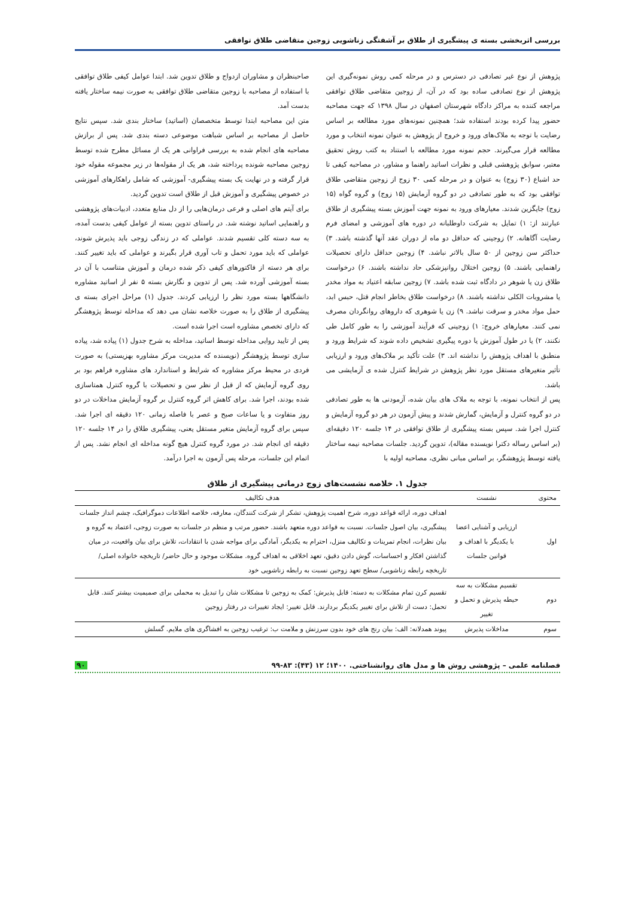بررسی اثربخشی بسته ی پیشگیری از طلاق بر آشفتگی زناشویی زوجین متقاضی طلاق توافقی
پژوهش از نوع غیر تصادفی در دسترس و در مرحله کمی روش نمونه‌گیری این پژوهش از نوع تصادفی ساده بود که در آن، از زوجین متقاضی طلاق توافقی مراجعه کننده به مراکز دادگاه شهرستان اصفهان در سال ۱۳۹۸ که جهت مصاحبه حضور پیدا کرده بودند استفاده شد؛ همچنین نمونه‌های مورد مطالعه بر اساس رضایت با توجه به ملاک‌های ورود و خروج از پژوهش به عنوان نمونه انتخاب و مورد مطالعه قرار می‌گیرند. حجم نمونه مورد مطالعه با استناد به کتب روش تحقیق معتبر، سوابق پژوهشی قبلی و نظرات اساتید راهنما و مشاور، در مصاحبه کیفی تا حد اشباع (۳۰ زوج) به عنوان و در مرحله کمی ۳۰ زوج از زوجین متقاضی طلاق توافقی بود که به طور تصادفی در دو گروه آزمایش (۱۵ زوج) و گروه گواه (۱۵ زوج) جایگزین شدند. معیارهای ورود به نمونه جهت آموزش بسته پیشگیری از طلاق عبارتند از: ۱) تمایل به شرکت داوطلبانه در دوره های آموزشی و امضای فرم رضایت آگاهانه. ۲) زوجینی که حداقل دو ماه از دوران عقد آنها گذشته باشد. ۳) حداکثر سن زوجین از ۵۰ سال بالاتر نباشد. ۴) زوجین حداقل دارای تحصیلات راهنمایی باشند. ۵) زوجین اختلال روانپزشکی حاد نداشته باشند. ۶) درخواست طلاق زن یا شوهر در دادگاه ثبت شده باشد. ۷) زوجین سابقه اعتیاد به مواد مخدر یا مشروبات الکلی نداشته باشند. ۸) درخواست طلاق بخاطر انجام قتل، حبس ابد، حمل مواد مخدر و سرقت نباشد. ۹) زن یا شوهری که داروهای روانگردان مصرف نمی کنند. معیارهای خروج: ۱) زوجینی که فرآیند آموزشی را به طور کامل طی نکنند، ۲) یا در طول آموزش یا دوره پیگیری تشخیص داده شوند که شرایط ورود و منطبق با اهداف پژوهش را نداشته اند. ۳) علت تأکید بر ملاک‌های ورود و ارزیابی تأثیر متغیرهای مستقل مورد نظر پژوهش در شرایط کنترل شده ی آزمایشی می باشد.
پس از انتخاب نمونه، با توجه به ملاک های بیان شده، آزمودنی ها به طور تصادفی در دو گروه کنترل و آزمایش، گمارش شدند و پیش آزمون در هر دو گروه آزمایش و کنترل اجرا شد. سپس بسته پیشگیری از طلاق توافقی در ۱۴ جلسه ۱۲۰ دقیقه‌ای (بر اساس رساله دکترا نویسنده مقاله)، تدوین گردید. جلسات مصاحبه نیمه ساختار یافته توسط پژوهشگر، بر اساس مبانی نظری، مصاحبه اولیه با
صاحبنظران و مشاوران ازدواج و طلاق تدوین شد. ابتدا عوامل کیفی طلاق توافقی با استفاده از مصاحبه با زوجین متقاضی طلاق توافقی به صورت نیمه ساختار یافته بدست آمد.
متن این مصاحبه ابتدا توسط متخصصان (اساتید) ساختار بندی شد. سپس نتایج حاصل از مصاحبه بر اساس شباهت موضوعی دسته بندی شد. پس از برازش مصاحبه های انجام شده به بررسی فراوانی هر یک از مسائل مطرح شده توسط زوجین مصاحبه شونده پرداخته شد، هر یک از مقوله‌ها در زیر مجموعه مقوله خود قرار گرفته و در نهایت یک بسته پیشگیری- آموزشی که شامل راهکارهای آموزشی در خصوص پیشگیری و آموزش قبل از طلاق است تدوین گردید.
برای آیتم های اصلی و فرعی درمان‌هایی را از دل منابع متعدد، ادبیات‌های پژوهشی و راهنمایی اساتید نوشته شد. در راستای تدوین بسته از عوامل کیفی بدست آمده، به سه دسته کلی تقسیم شدند. عواملی که در زندگی زوجی باید پذیرش شوند، عواملی که باید مورد تحمل و تاب آوری قرار بگیرند و عواملی که باید تغییر کنند. برای هر دسته از فاکتورهای کیفی ذکر شده درمان و آموزش متناسب با آن در بسته آموزشی آورده شد. پس از تدوین و نگارش بسته ۵ نفر از اساتید مشاوره دانشگاهها بسته مورد نظر را ارزیابی کردند. جدول (۱) مراحل اجرای بسته ی پیشگیری از طلاق را به صورت خلاصه نشان می دهد که مداخله توسط پژوهشگر که دارای تخصص مشاوره است اجرا شده است.
پس از تایید روایی مداخله توسط اساتید، مداخله به شرح جدول (۱) پیاده شد، پیاده سازی توسط پژوهشگر (نویسنده که مدیریت مرکز مشاوره بهزیستی) به صورت فردی در محیط مرکز مشاوره که شرایط و استاندارد های مشاوره فراهم بود بر روی گروه آزمایش که از قبل از نظر سن و تحصیلات با گروه کنترل همتاسازی شده بودند، اجرا شد. برای کاهش اثر گروه کنترل بر گروه آزمایش مداخلات در دو روز متفاوت و یا ساعات صبح و عصر با فاصله زمانی ۱۲۰ دقیقه ای اجرا شد. سپس برای گروه آزمایش متغیر مستقل یعنی، پیشگیری طلاق را در ۱۴ جلسه ۱۲۰ دقیقه ای انجام شد. در مورد گروه کنترل هیچ گونه مداخله ای انجام نشد. پس از اتمام این جلسات، مرحله پس آزمون به اجرا درآمد.
جدول ۱. خلاصه نشست‌های زوج درمانی پیشگیری از طلاق
| محتوی | نشست | هدف تکالیف |
| --- | --- | --- |
| اول | ارزیابی و آشنایی اعضا با یکدیگر با اهداف و قوانین جلسات | اهداف دوره، ارائه قواعد دوره، شرح اهمیت پژوهش، تشکر از شرکت کنندگان، معارفه، خلاصه اطلاعات دموگرافیک، چشم انداز جلسات پیشگیری، بیان اصول جلسات. نسبت به قواعد دوره متعهد باشند. حضور مرتب و منظم در جلسات به صورت زوجی، اعتماد به گروه و بیان نظرات، انجام تمرینات و تکالیف منزل، احترام به یکدیگر، آمادگی برای مواجه شدن با انتقادات، تلاش برای بیان واقعیت، در میان گذاشتن افکار و احساسات، گوش دادن دقیق، تعهد اخلاقی به اهداف گروه. مشکلات موجود و حال حاضر/ تاریخچه خانواده اصلی/تاریخچه رابطه زناشویی/ سطح تعهد زوجین نسبت به رابطه زناشویی خود |
| دوم | تقسیم مشکلات به سه حیطه پذیرش و تحمل و تغییر | تقسیم کرن تمام مشکلات به دسته: قابل پذیرش: کمک به زوجین تا مشکلات شان را تبدیل به محملی برای صمیمیت بیشتر کنند. قابل تحمل: دست از تلاش برای تغییر یکدیگر بردارند. قابل تغییر: ایجاد تغییرات در رفتار زوجین |
| سوم | مداخلات پذیرش | پیوند همدلانه: الف: بیان رنج های خود بدون سرزنش و ملامت ب: ترغیب زوجین به افشاگری های ملایم. گسلش |
فصلنامه علمی – پژوهشی روش ها و مدل های روانشناختی. ۱۴۰۰؛ ۱۲ (۴۳): ۸۳-۹۹ ۹۰